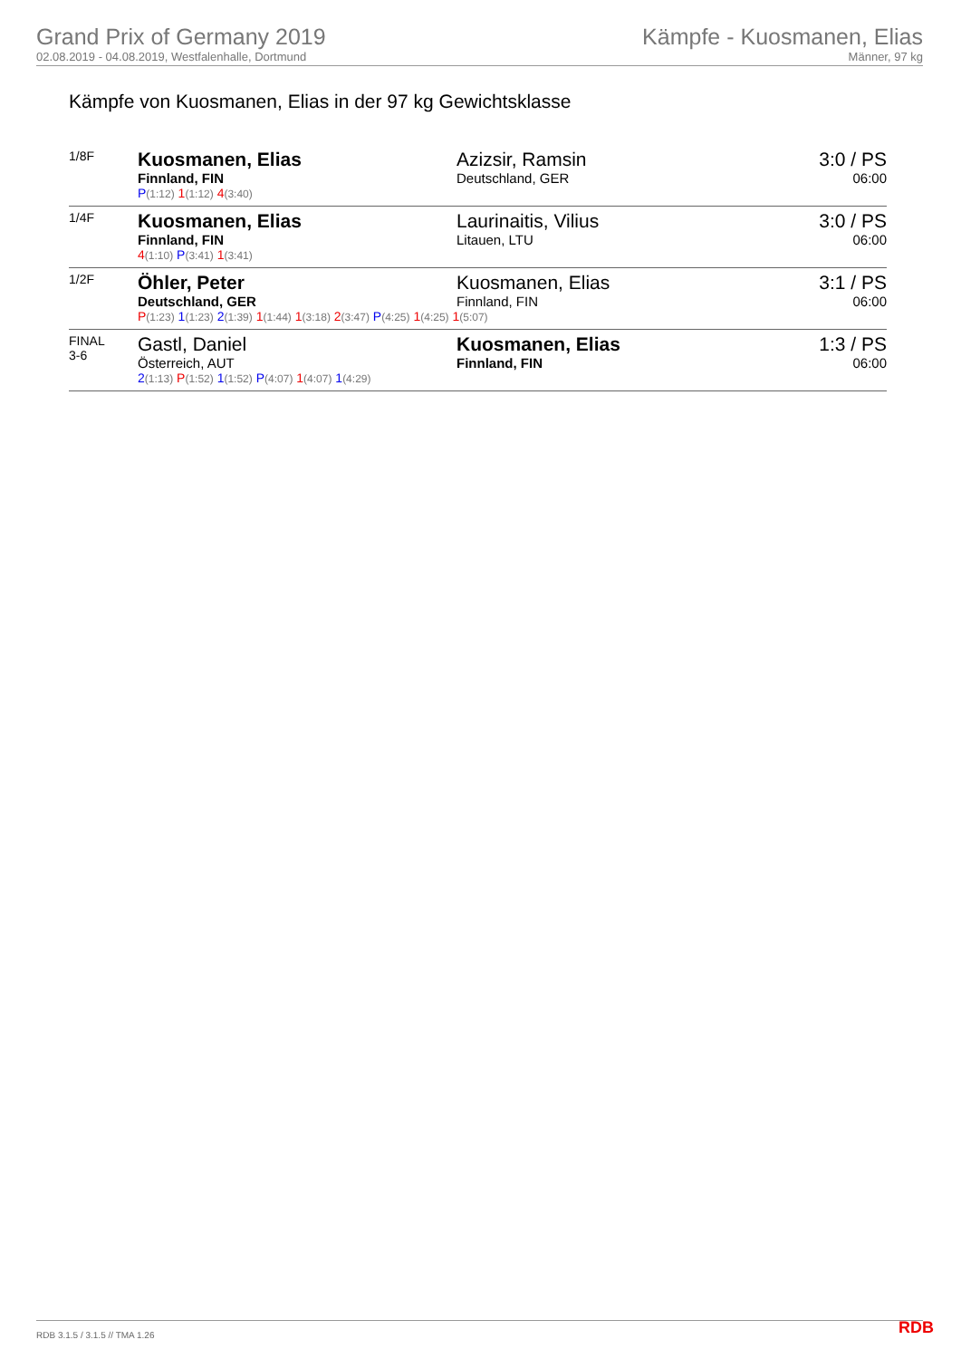Grand Prix of Germany 2019
02.08.2019 - 04.08.2019, Westfalenhalle, Dortmund
Kämpfe - Kuosmanen, Elias
Männer, 97 kg
Kämpfe von Kuosmanen, Elias in der 97 kg Gewichtsklasse
| 1/8F | Kuosmanen, Elias Finnland, FIN P (1:12) 1 (1:12) 4 (3:40) | Azizsir, Ramsin Deutschland, GER | 3:0 / PS 06:00 |
| 1/4F | Kuosmanen, Elias Finnland, FIN 4 (1:10) P (3:41) 1 (3:41) | Laurinaitis, Vilius Litauen, LTU | 3:0 / PS 06:00 |
| 1/2F | Öhler, Peter Deutschland, GER Kuosmanen, Elias Finnland, FIN P (1:23) 1 (1:23) 2 (1:39) 1 (1:44) 1 (3:18) 2 (3:47) P (4:25) 1 (4:25) 1 (5:07) | | 3:1 / PS 06:00 |
| FINAL 3-6 | Gastl, Daniel Österreich, AUT 2 (1:13) P (1:52) 1 (1:52) P (4:07) 1 (4:07) 1 (4:29) | Kuosmanen, Elias Finnland, FIN | 1:3 / PS 06:00 |
RDB 3.1.5 / 3.1.5 // TMA 1.26 RDB